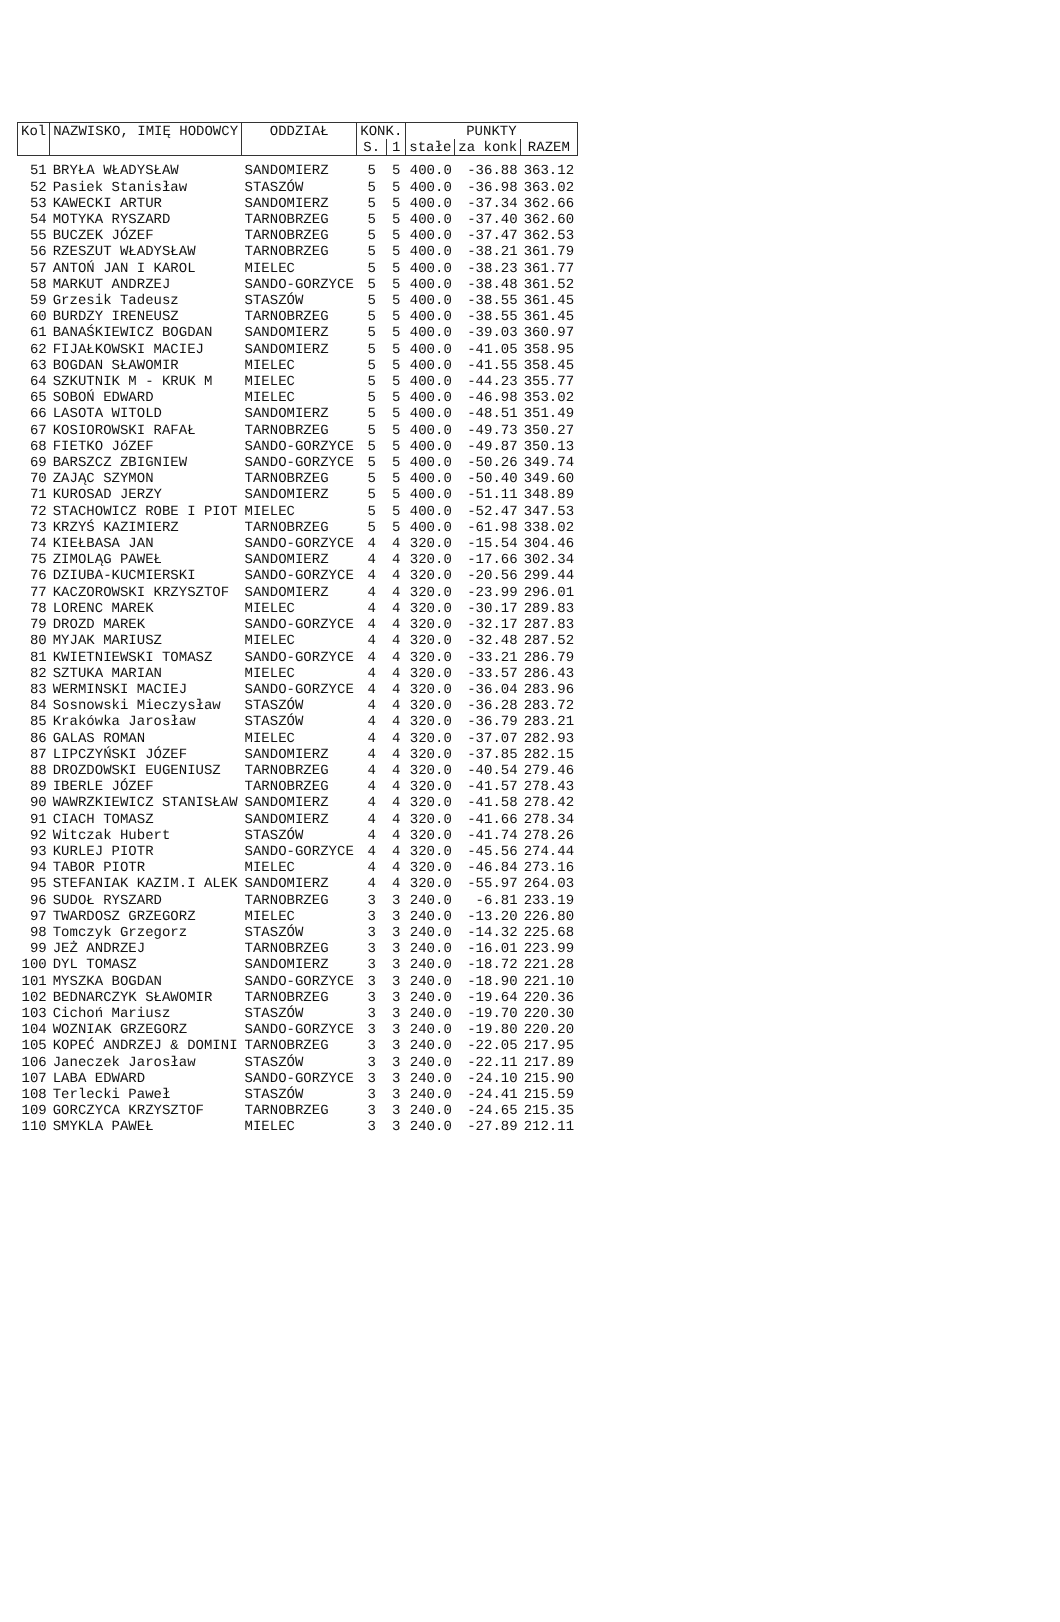| Kol | NAZWISKO, IMIĘ HODOWCY | ODDZIAŁ | KONK. | | PUNKTY | | |
| --- | --- | --- | --- | --- | --- | --- | --- |
| | | | S. | 1 | stałe | za konk | RAZEM |
| 51 | BRYŁA WŁADYSŁAW | SANDOMIERZ | 5 | 5 | 400.0 | -36.88 | 363.12 |
| 52 | Pasiek Stanisław | STASZÓW | 5 | 5 | 400.0 | -36.98 | 363.02 |
| 53 | KAWECKI ARTUR | SANDOMIERZ | 5 | 5 | 400.0 | -37.34 | 362.66 |
| 54 | MOTYKA RYSZARD | TARNOBRZEG | 5 | 5 | 400.0 | -37.40 | 362.60 |
| 55 | BUCZEK JÓZEF | TARNOBRZEG | 5 | 5 | 400.0 | -37.47 | 362.53 |
| 56 | RZESZUT WŁADYSŁAW | TARNOBRZEG | 5 | 5 | 400.0 | -38.21 | 361.79 |
| 57 | ANTOŃ JAN I KAROL | MIELEC | 5 | 5 | 400.0 | -38.23 | 361.77 |
| 58 | MARKUT ANDRZEJ | SANDO-GORZYCE | 5 | 5 | 400.0 | -38.48 | 361.52 |
| 59 | Grzesik Tadeusz | STASZÓW | 5 | 5 | 400.0 | -38.55 | 361.45 |
| 60 | BURDZY IRENEUSZ | TARNOBRZEG | 5 | 5 | 400.0 | -38.55 | 361.45 |
| 61 | BANAŚKIEWICZ BOGDAN | SANDOMIERZ | 5 | 5 | 400.0 | -39.03 | 360.97 |
| 62 | FIJAŁKOWSKI MACIEJ | SANDOMIERZ | 5 | 5 | 400.0 | -41.05 | 358.95 |
| 63 | BOGDAN SŁAWOMIR | MIELEC | 5 | 5 | 400.0 | -41.55 | 358.45 |
| 64 | SZKUTNIK M - KRUK M | MIELEC | 5 | 5 | 400.0 | -44.23 | 355.77 |
| 65 | SOBOŃ EDWARD | MIELEC | 5 | 5 | 400.0 | -46.98 | 353.02 |
| 66 | LASOTA WITOLD | SANDOMIERZ | 5 | 5 | 400.0 | -48.51 | 351.49 |
| 67 | KOSIOROWSKI RAFAŁ | TARNOBRZEG | 5 | 5 | 400.0 | -49.73 | 350.27 |
| 68 | FIETKO JóZEF | SANDO-GORZYCE | 5 | 5 | 400.0 | -49.87 | 350.13 |
| 69 | BARSZCZ ZBIGNIEW | SANDO-GORZYCE | 5 | 5 | 400.0 | -50.26 | 349.74 |
| 70 | ZAJĄC SZYMON | TARNOBRZEG | 5 | 5 | 400.0 | -50.40 | 349.60 |
| 71 | KUROSAD JERZY | SANDOMIERZ | 5 | 5 | 400.0 | -51.11 | 348.89 |
| 72 | STACHOWICZ ROBE I PIOT | MIELEC | 5 | 5 | 400.0 | -52.47 | 347.53 |
| 73 | KRZYŚ KAZIMIERZ | TARNOBRZEG | 5 | 5 | 400.0 | -61.98 | 338.02 |
| 74 | KIEŁBASA JAN | SANDO-GORZYCE | 4 | 4 | 320.0 | -15.54 | 304.46 |
| 75 | ZIMOLĄG PAWEŁ | SANDOMIERZ | 4 | 4 | 320.0 | -17.66 | 302.34 |
| 76 | DZIUBA-KUCMIERSKI | SANDO-GORZYCE | 4 | 4 | 320.0 | -20.56 | 299.44 |
| 77 | KACZOROWSKI KRZYSZTOF | SANDOMIERZ | 4 | 4 | 320.0 | -23.99 | 296.01 |
| 78 | LORENC MAREK | MIELEC | 4 | 4 | 320.0 | -30.17 | 289.83 |
| 79 | DROZD MAREK | SANDO-GORZYCE | 4 | 4 | 320.0 | -32.17 | 287.83 |
| 80 | MYJAK MARIUSZ | MIELEC | 4 | 4 | 320.0 | -32.48 | 287.52 |
| 81 | KWIETNIEWSKI TOMASZ | SANDO-GORZYCE | 4 | 4 | 320.0 | -33.21 | 286.79 |
| 82 | SZTUKA MARIAN | MIELEC | 4 | 4 | 320.0 | -33.57 | 286.43 |
| 83 | WERMINSKI MACIEJ | SANDO-GORZYCE | 4 | 4 | 320.0 | -36.04 | 283.96 |
| 84 | Sosnowski Mieczysław | STASZÓW | 4 | 4 | 320.0 | -36.28 | 283.72 |
| 85 | Krakówka Jarosław | STASZÓW | 4 | 4 | 320.0 | -36.79 | 283.21 |
| 86 | GALAS ROMAN | MIELEC | 4 | 4 | 320.0 | -37.07 | 282.93 |
| 87 | LIPCZYŃSKI JÓZEF | SANDOMIERZ | 4 | 4 | 320.0 | -37.85 | 282.15 |
| 88 | DROZDOWSKI EUGENIUSZ | TARNOBRZEG | 4 | 4 | 320.0 | -40.54 | 279.46 |
| 89 | IBERLE JÓZEF | TARNOBRZEG | 4 | 4 | 320.0 | -41.57 | 278.43 |
| 90 | WAWRZKIEWICZ STANISŁAW | SANDOMIERZ | 4 | 4 | 320.0 | -41.58 | 278.42 |
| 91 | CIACH TOMASZ | SANDOMIERZ | 4 | 4 | 320.0 | -41.66 | 278.34 |
| 92 | Witczak Hubert | STASZÓW | 4 | 4 | 320.0 | -41.74 | 278.26 |
| 93 | KURLEJ PIOTR | SANDO-GORZYCE | 4 | 4 | 320.0 | -45.56 | 274.44 |
| 94 | TABOR PIOTR | MIELEC | 4 | 4 | 320.0 | -46.84 | 273.16 |
| 95 | STEFANIAK KAZIM.I ALEK | SANDOMIERZ | 4 | 4 | 320.0 | -55.97 | 264.03 |
| 96 | SUDOŁ RYSZARD | TARNOBRZEG | 3 | 3 | 240.0 | -6.81 | 233.19 |
| 97 | TWARDOSZ GRZEGORZ | MIELEC | 3 | 3 | 240.0 | -13.20 | 226.80 |
| 98 | Tomczyk Grzegorz | STASZÓW | 3 | 3 | 240.0 | -14.32 | 225.68 |
| 99 | JEŻ ANDRZEJ | TARNOBRZEG | 3 | 3 | 240.0 | -16.01 | 223.99 |
| 100 | DYL TOMASZ | SANDOMIERZ | 3 | 3 | 240.0 | -18.72 | 221.28 |
| 101 | MYSZKA BOGDAN | SANDO-GORZYCE | 3 | 3 | 240.0 | -18.90 | 221.10 |
| 102 | BEDNARCZYK SŁAWOMIR | TARNOBRZEG | 3 | 3 | 240.0 | -19.64 | 220.36 |
| 103 | Cichoń Mariusz | STASZÓW | 3 | 3 | 240.0 | -19.70 | 220.30 |
| 104 | WOZNIAK GRZEGORZ | SANDO-GORZYCE | 3 | 3 | 240.0 | -19.80 | 220.20 |
| 105 | KOPEĆ ANDRZEJ & DOMINI | TARNOBRZEG | 3 | 3 | 240.0 | -22.05 | 217.95 |
| 106 | Janeczek Jarosław | STASZÓW | 3 | 3 | 240.0 | -22.11 | 217.89 |
| 107 | LABA EDWARD | SANDO-GORZYCE | 3 | 3 | 240.0 | -24.10 | 215.90 |
| 108 | Terlecki Paweł | STASZÓW | 3 | 3 | 240.0 | -24.41 | 215.59 |
| 109 | GORCZYCA KRZYSZTOF | TARNOBRZEG | 3 | 3 | 240.0 | -24.65 | 215.35 |
| 110 | SMYKLA PAWEŁ | MIELEC | 3 | 3 | 240.0 | -27.89 | 212.11 |